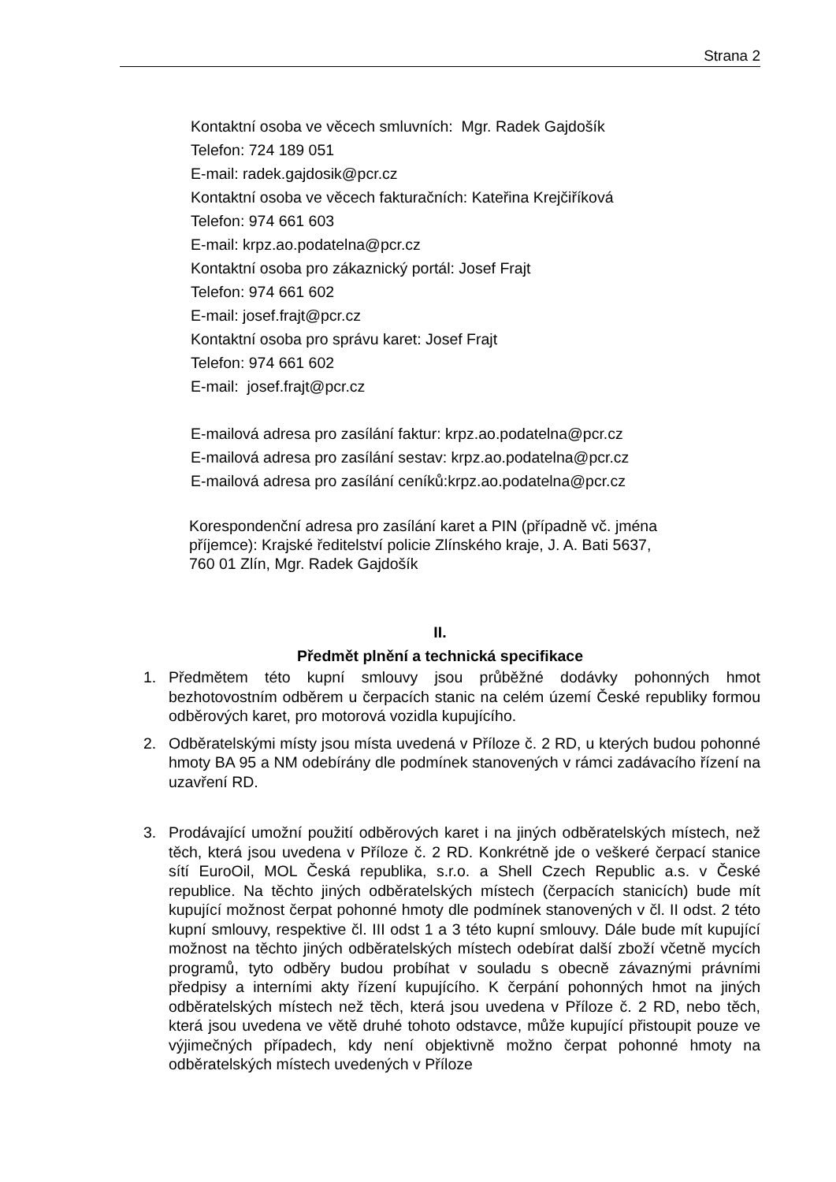Strana 2
Kontaktní osoba ve věcech smluvních: Mgr. Radek Gajdošík
Telefon: 724 189 051
E-mail: radek.gajdosik@pcr.cz
Kontaktní osoba ve věcech fakturačních: Kateřina Krejčiříková
Telefon: 974 661 603
E-mail: krpz.ao.podatelna@pcr.cz
Kontaktní osoba pro zákaznický portál: Josef Frajt
Telefon: 974 661 602
E-mail: josef.frajt@pcr.cz
Kontaktní osoba pro správu karet: Josef Frajt
Telefon: 974 661 602
E-mail: josef.frajt@pcr.cz
E-mailová adresa pro zasílání faktur: krpz.ao.podatelna@pcr.cz
E-mailová adresa pro zasílání sestav: krpz.ao.podatelna@pcr.cz
E-mailová adresa pro zasílání ceníků:krpz.ao.podatelna@pcr.cz
Korespondenční adresa pro zasílání karet a PIN (případně vč. jména
příjemce): Krajské ředitelství policie Zlínského kraje, J. A. Bati 5637,
760 01 Zlín, Mgr. Radek Gajdošík
II.
Předmět plnění a technická specifikace
1. Předmětem této kupní smlouvy jsou průběžné dodávky pohonných hmot bezhotovostním odběrem u čerpacích stanic na celém území České republiky formou odběrových karet, pro motorová vozidla kupujícího.
2. Odběratelskými místy jsou místa uvedená v Příloze č. 2 RD, u kterých budou pohonné hmoty BA 95 a NM odebírány dle podmínek stanovených v rámci zadávacího řízení na uzavření RD.
3. Prodávající umožní použití odběrových karet i na jiných odběratelských místech, než těch, která jsou uvedena v Příloze č. 2 RD. Konkrétně jde o veškeré čerpací stanice sítí EuroOil, MOL Česká republika, s.r.o. a Shell Czech Republic a.s. v České republice. Na těchto jiných odběratelských místech (čerpacích stanicích) bude mít kupující možnost čerpat pohonné hmoty dle podmínek stanovených v čl. II odst. 2 této kupní smlouvy, respektive čl. III odst 1 a 3 této kupní smlouvy. Dále bude mít kupující možnost na těchto jiných odběratelských místech odebírat další zboží včetně mycích programů, tyto odběry budou probíhat v souladu s obecně závaznými právními předpisy a interními akty řízení kupujícího. K čerpání pohonných hmot na jiných odběratelských místech než těch, která jsou uvedena v Příloze č. 2 RD, nebo těch, která jsou uvedena ve větě druhé tohoto odstavce, může kupující přistoupit pouze ve výjimečných případech, kdy není objektivně možno čerpat pohonné hmoty na odběratelských místech uvedených v Příloze